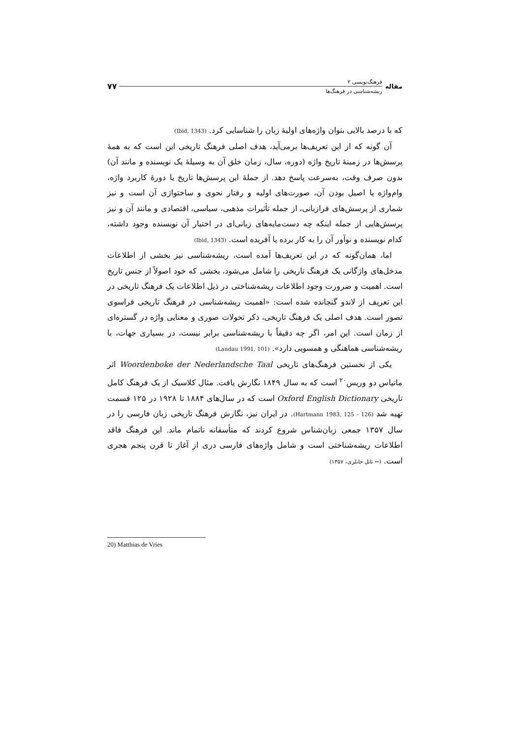مقاله
فرهنگ‌نویسی ۲
ریشه‌شناسی در فرهنگ‌ها
۷۷
که با درصد بالایی بتوان واژه‌های اولیهٔ زبان را شناسایی کرد. (Ibid, 1343)
آن گونه که از این تعریف‌ها برمی‌آید، هدف اصلی فرهنگ تاریخی این است که به همهٔ پرسش‌ها در زمینهٔ تاریخ واژه (دوره، سال، زمان خلق آن به وسیلهٔ یک نویسنده و مانند آن) بدون صرف وقت، به‌سرعت پاسخ دهد. از جملهٔ این پرسش‌ها تاریخ یا دورهٔ کاربرد واژه، وام‌واژه یا اصیل بودن آن، صورت‌های اولیه و رفتار نحوی و ساختواژی آن است و نیز شماری از پرسش‌های فرازبانی، از جمله تأثیرات مذهبی، سیاسی، اقتصادی و مانند آن و نیز پرسش‌هایی از جمله اینکه چه دست‌مایه‌های زبانی‌ای در اختیار آن نویسنده وجود داشته، کدام نویسنده و نوآور آن را به کار برده یا آفریده است. (Ibid, 1343)
اما، همان‌گونه که در این تعریف‌ها آمده است، ریشه‌شناسی نیز بخشی از اطلاعات مدخل‌های واژگانی یک فرهنگ تاریخی را شامل می‌شود، بخشی که خود اصولاً از جنس تاریخ است. اهمیت و ضرورت وجود اطلاعات ریشه‌شناختی در ذیل اطلاعات یک فرهنگ تاریخی در این تعریف از لاندو گنجانده شده است: «اهمیت ریشه‌شناسی در فرهنگ تاریخی فراسوی تصور است. هدف اصلی یک فرهنگ تاریخی، ذکر تحولات صوری و معنایی واژه در گستره‌ای از زمان است. این امر، اگر چه دقیقاً با ریشه‌شناسی برابر نیست، در بسیاری جهات، با ریشه‌شناسی هماهنگی و همسویی دارد». (Landau 1991, 101)
یکی از نخستین فرهنگ‌های تاریخی Woordenboke der Nederlandsche Taal اثر ماتیاس دو وریس<sup>۲۰</sup> است که به سال ۱۸۴۹ نگارش یافت. مثال کلاسیک از یک فرهنگ کامل تاریخی Oxford English Dictionary است که در سال‌های ۱۸۸۴ تا ۱۹۲۸ در ۱۲۵ قسمت تهیه شد (Hartmann 1983, 125 - 126). در ایران نیز، نگارش فرهنگ تاریخی زبان فارسی را در سال ۱۳۵۷ جمعی زبان‌شناس شروع کردند که متأسفانه ناتمام ماند. این فرهنگ فاقد اطلاعات ریشه‌شناختی است و شامل واژه‌های فارسی دری از آغاز تا قرن پنجم هجری است. (← ناتل خانلری، ۱۳۵۷)
20) Matthias de Vries